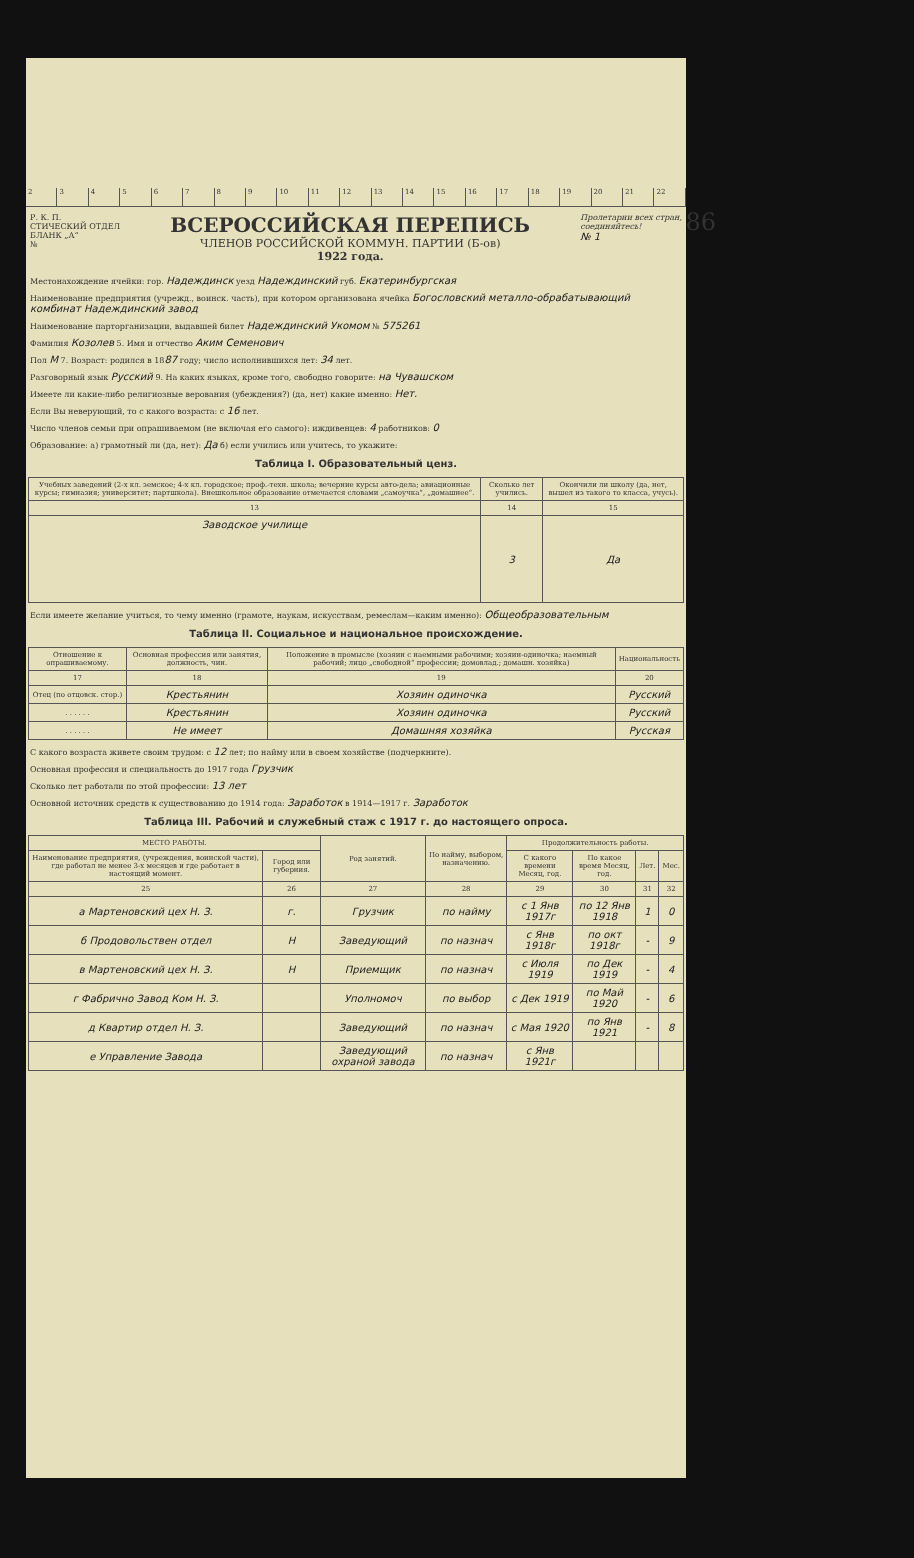23456789 10 11 12 13 14 15 16 17 18 19 20 21 22
Р. К. П.
СТИЧЕСКИЙ ОТДЕЛ
БЛАНК „А“
№
ВСЕРОССИЙСКАЯ ПЕРЕПИСЬ
ЧЛЕНОВ РОССИЙСКОЙ КОММУН. ПАРТИИ (Б-ов)
1922 года.
Пролетарии всех стран,
соединяйтесь!
№ 1
Местонахождение ячейки: гор. Надеждинск уезд Надеждинский губ. Екатеринбургская
Наименование предприятия (учрежд., воинск. часть), при котором организована ячейка Богословский металло-обрабатывающий комбинат Надеждинский завод
Наименование парторганизации, выдавшей билет Надеждинский Укомом № 575261
Фамилия Козолев 5. Имя и отчество Аким Семенович
Пол М 7. Возраст: родился в 1887 году; число исполнившихся лет: 34 лет.
Разговорный язык Русский 9. На каких языках, кроме того, свободно говорите: на Чувашском
Имеете ли какие-либо религиозные верования (убеждения?) (да, нет) какие именно: Нет.
Если Вы неверующий, то с какого возраста: с 16 лет.
Число членов семьи при опрашиваемом (не включая его самого): иждивенцев: 4 работников: 0
Образование: а) грамотный ли (да, нет): Да б) если учились или учитесь, то укажите:
Таблица I. Образовательный ценз.
| Учебных заведений (2-х кл. земское; 4-х кл. городское; проф.-техн. школа; вечерние курсы авто-дела; авиационные курсы; гимназия; университет; партшкола). Внешкольное образование отмечается словами „самоучка“, „домашнее“. | Сколько лет учились. | Окончили ли школу (да, нет, вышел из такого то класса, учусь). |
| --- | --- | --- |
| 13 | 14 | 15 |
| Заводское училище | 3 | Да |
Если имеете желание учиться, то чему именно (грамоте, наукам, искусствам, ремеслам—каким именно): Общеобразовательным
Таблица II. Социальное и национальное происхождение.
| Отношение к опрашиваемому. | Основная профессия или занятия, должность, чин. | Положение в промысле (хозяин с наемными рабочими; хозяин-одиночка; наемный рабочий; лицо „свободной“ профессии; домовлад.; домашн. хозяйка) | Национальность |
| --- | --- | --- | --- |
| 17 | 18 | 19 | 20 |
| Отец (по отцовск. стор.) | Крестьянин | Хозяин одиночка | Русский |
| . . . . . . | Крестьянин | Хозяин одиночка | Русский |
| . . . . . . | Не имеет | Домашняя хозяйка | Русская |
С какого возраста живете своим трудом: с 12 лет; по найму или в своем хозяйстве (подчеркните).
Основная профессия и специальность до 1917 года Грузчик
Сколько лет работали по этой профессии: 13 лет
Основной источник средств к существованию до 1914 года: Заработок в 1914—1917 г. Заработок
Таблица III. Рабочий и служебный стаж с 1917 г. до настоящего опроса.
| МЕСТО РАБОТЫ. | | Род занятий. | По найму, выбором, назначению. | Продолжительность работы. | | | |
| --- | --- | --- | --- | --- | --- | --- | --- |
| Наименование предприятия, (учреждения, воинской части), где работал не менее 3-х месяцев и где работает в настоящий момент. | Город или губерния. | | | С какого времени Месяц, год. | По какое время Месяц, год. | Лет. | Мес. |
| 25 | 26 | 27 | 28 | 29 | 30 | 31 | 32 |
| а Мартеновский цех Н. З. | г. | Грузчик | по найму | с 1 Янв 1917г | по 12 Янв 1918 | 1 | 0 |
| б Продовольствен отдел | Н | Заведующий | по назнач | с Янв 1918г | по окт 1918г | - | 9 |
| в Мартеновский цех Н. З. | Н | Приемщик | по назнач | с Июля 1919 | по Дек 1919 | - | 4 |
| г Фабрично Завод Ком Н. З. | | Уполномоч | по выбор | с Дек 1919 | по Май 1920 | - | 6 |
| д Квартир отдел Н. З. | | Заведующий | по назнач | с Мая 1920 | по Янв 1921 | - | 8 |
| е Управление Завода | | Заведующий охраной завода | по назнач | с Янв 1921г | | | |
86